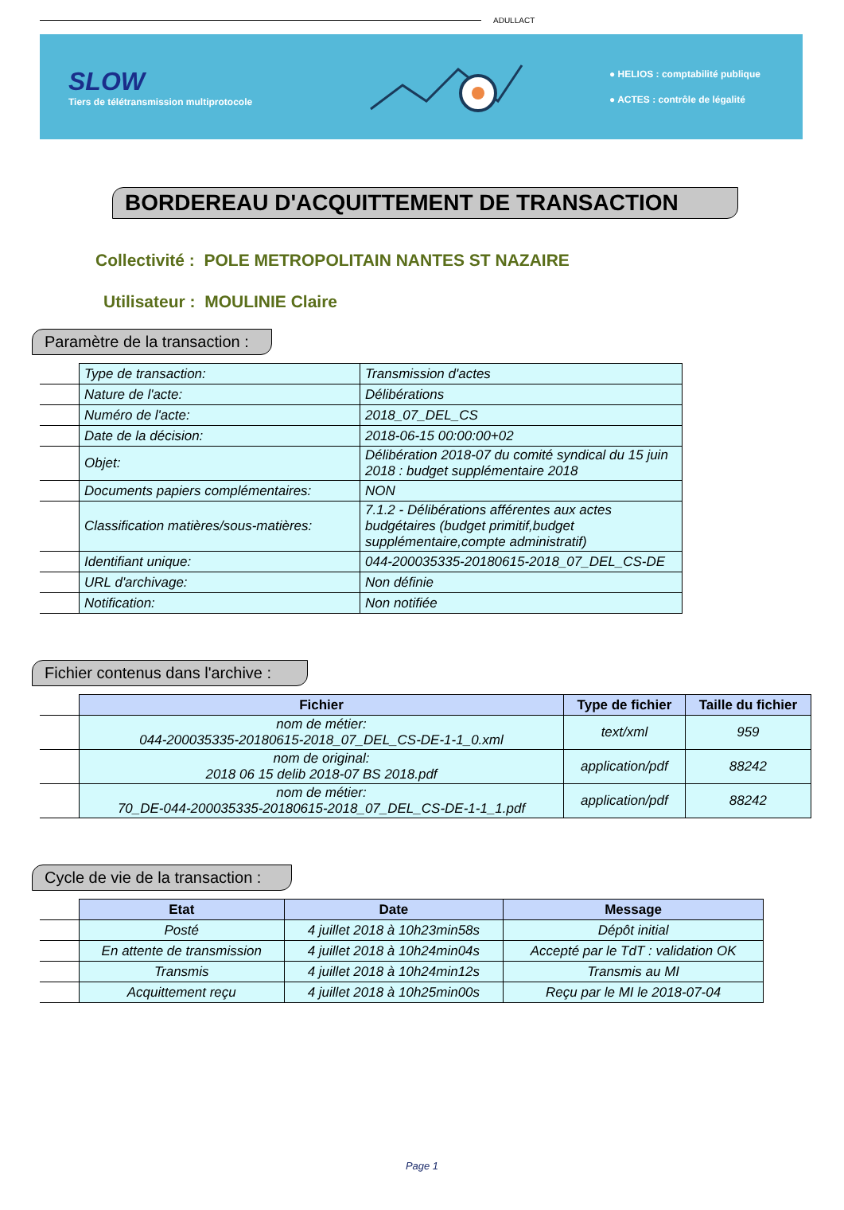ADULLACT
SLOW
Tiers de télétransmission multiprotocole
● HELIOS : comptabilité publique
● ACTES : contrôle de légalité
BORDEREAU D'ACQUITTEMENT DE TRANSACTION
Collectivité : POLE METROPOLITAIN NANTES ST NAZAIRE
Utilisateur : MOULINIE Claire
Paramètre de la transaction :
| | Type de transaction: | Transmission d'actes |
| | Nature de l'acte: | Délibérations |
| | Numéro de l'acte: | 2018_07_DEL_CS |
| | Date de la décision: | 2018-06-15 00:00:00+02 |
| | Objet: | Délibération 2018-07 du comité syndical du 15 juin 2018 : budget supplémentaire 2018 |
| | Documents papiers complémentaires: | NON |
| | Classification matières/sous-matières: | 7.1.2 - Délibérations afférentes aux actes budgétaires (budget primitif,budget supplémentaire,compte administratif) |
| | Identifiant unique: | 044-200035335-20180615-2018_07_DEL_CS-DE |
| | URL d'archivage: | Non définie |
| | Notification: | Non notifiée |
Fichier contenus dans l'archive :
| | Fichier | Type de fichier | Taille du fichier |
| | nom de métier: 044-200035335-20180615-2018_07_DEL_CS-DE-1-1_0.xml | text/xml | 959 |
| | nom de original: 2018 06 15 delib 2018-07 BS 2018.pdf | application/pdf | 88242 |
| | nom de métier: 70_DE-044-200035335-20180615-2018_07_DEL_CS-DE-1-1_1.pdf | application/pdf | 88242 |
Cycle de vie de la transaction :
| | Etat | Date | Message |
| | Posté | 4 juillet 2018 à 10h23min58s | Dépôt initial |
| | En attente de transmission | 4 juillet 2018 à 10h24min04s | Accepté par le TdT : validation OK |
| | Transmis | 4 juillet 2018 à 10h24min12s | Transmis au MI |
| | Acquittement reçu | 4 juillet 2018 à 10h25min00s | Reçu par le MI le 2018-07-04 |
Page 1